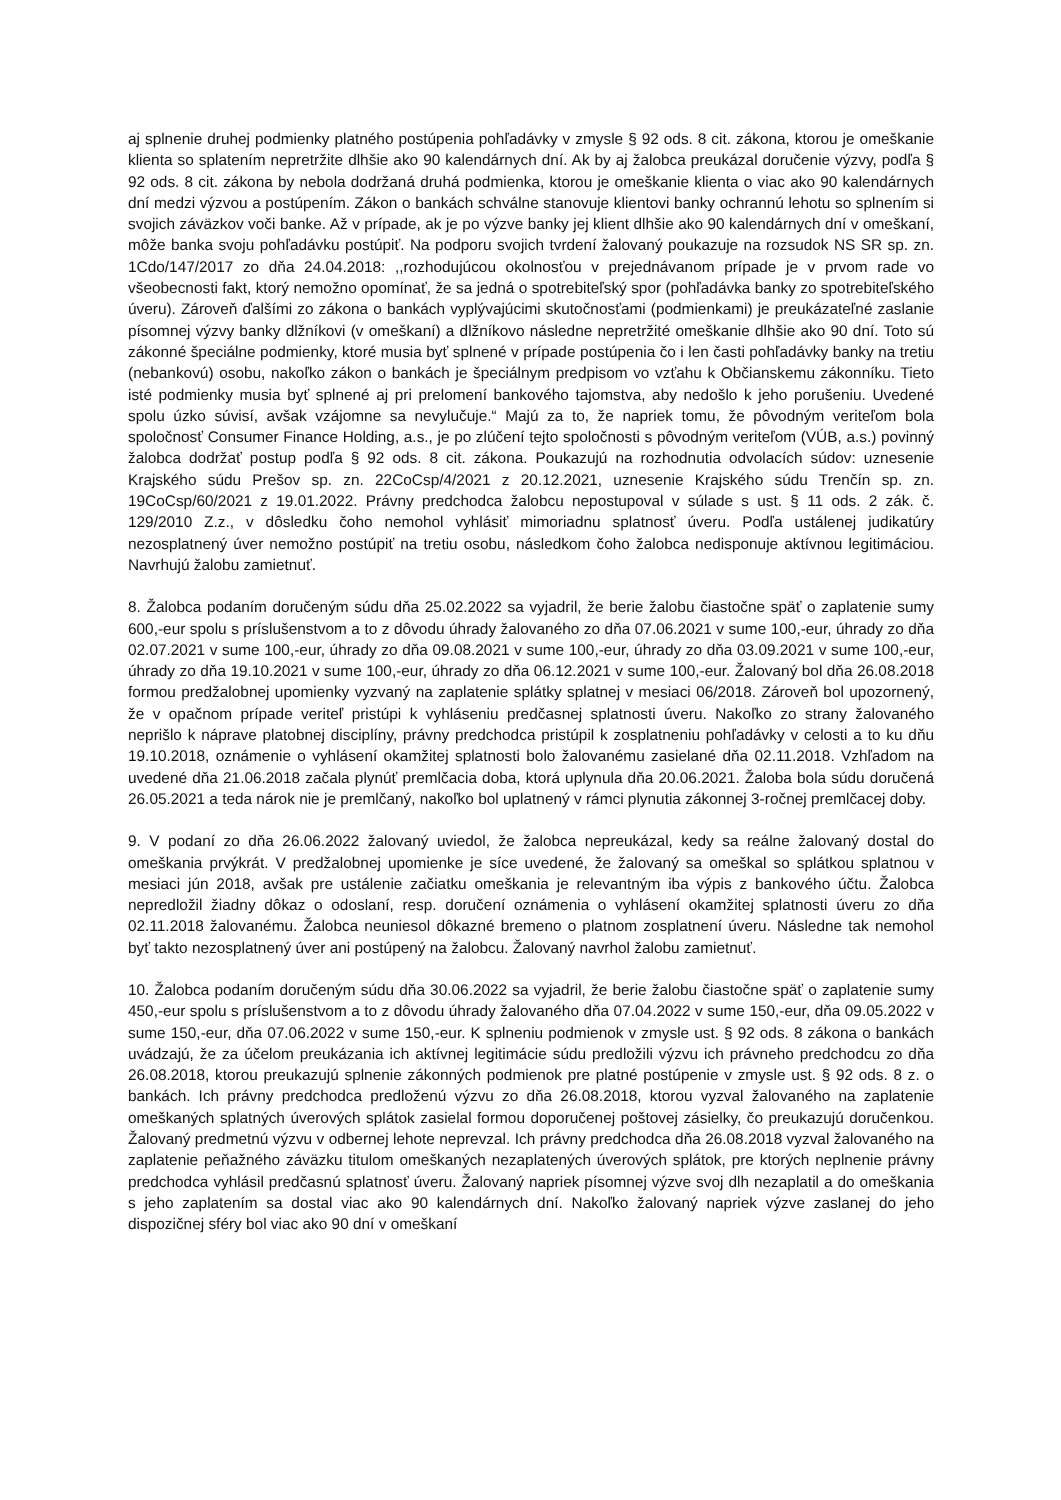aj splnenie druhej podmienky platného postúpenia pohľadávky v zmysle § 92 ods. 8 cit. zákona, ktorou je omeškanie klienta so splatením nepretržite dlhšie ako 90 kalendárnych dní. Ak by aj žalobca preukázal doručenie výzvy, podľa § 92 ods. 8 cit. zákona by nebola dodržaná druhá podmienka, ktorou je omeškanie klienta o viac ako 90 kalendárnych dní medzi výzvou a postúpením. Zákon o bankách schválne stanovuje klientovi banky ochrannú lehotu so splnením si svojich záväzkov voči banke. Až v prípade, ak je po výzve banky jej klient dlhšie ako 90 kalendárnych dní v omeškaní, môže banka svoju pohľadávku postúpiť. Na podporu svojich tvrdení žalovaný poukazuje na rozsudok NS SR sp. zn. 1Cdo/147/2017 zo dňa 24.04.2018: ,,rozhodujúcou okolnosťou v prejednávanom prípade je v prvom rade vo všeobecnosti fakt, ktorý nemožno opomínať, že sa jedná o spotrebiteľský spor (pohľadávka banky zo spotrebiteľského úveru). Zároveň ďalšími zo zákona o bankách vyplývajúcimi skutočnosťami (podmienkami) je preukázateľné zaslanie písomnej výzvy banky dlžníkovi (v omeškaní) a dlžníkovo následne nepretržité omeškanie dlhšie ako 90 dní. Toto sú zákonné špeciálne podmienky, ktoré musia byť splnené v prípade postúpenia čo i len časti pohľadávky banky na tretiu (nebankovú) osobu, nakoľko zákon o bankách je špeciálnym predpisom vo vzťahu k Občianskemu zákonníku. Tieto isté podmienky musia byť splnené aj pri prelomení bankového tajomstva, aby nedošlo k jeho porušeniu. Uvedené spolu úzko súvisí, avšak vzájomne sa nevylučuje.“ Majú za to, že napriek tomu, že pôvodným veriteľom bola spoločnosť Consumer Finance Holding, a.s., je po zlúčení tejto spoločnosti s pôvodným veriteľom (VÚB, a.s.) povinný žalobca dodržať postup podľa § 92 ods. 8 cit. zákona. Poukazujú na rozhodnutia odvolacích súdov: uznesenie Krajského súdu Prešov sp. zn. 22CoCsp/4/2021 z 20.12.2021, uznesenie Krajského súdu Trenčín sp. zn. 19CoCsp/60/2021 z 19.01.2022. Právny predchodca žalobcu nepostupoval v súlade s ust. § 11 ods. 2 zák. č. 129/2010 Z.z., v dôsledku čoho nemohol vyhlásiť mimoriadnu splatnosť úveru. Podľa ustálenej judikatúry nezosplatnený úver nemožno postúpiť na tretiu osobu, následkom čoho žalobca nedisponuje aktívnou legitimáciou. Navrhujú žalobu zamietnuť.
8. Žalobca podaním doručeným súdu dňa 25.02.2022 sa vyjadril, že berie žalobu čiastočne späť o zaplatenie sumy 600,-eur spolu s príslušenstvom a to z dôvodu úhrady žalovaného zo dňa 07.06.2021 v sume 100,-eur, úhrady zo dňa 02.07.2021 v sume 100,-eur, úhrady zo dňa 09.08.2021 v sume 100,-eur, úhrady zo dňa 03.09.2021 v sume 100,-eur, úhrady zo dňa 19.10.2021 v sume 100,-eur, úhrady zo dňa 06.12.2021 v sume 100,-eur. Žalovaný bol dňa 26.08.2018 formou predžalobnej upomienky vyzvaný na zaplatenie splátky splatnej v mesiaci 06/2018. Zároveň bol upozornený, že v opačnom prípade veriteľ pristúpi k vyhláseniu predčasnej splatnosti úveru. Nakoľko zo strany žalovaného neprišlo k náprave platobnej disciplíny, právny predchodca pristúpil k zosplatneniu pohľadávky v celosti a to ku dňu 19.10.2018, oznámenie o vyhlásení okamžitej splatnosti bolo žalovanému zasielané dňa 02.11.2018. Vzhľadom na uvedené dňa 21.06.2018 začala plynúť premlčacia doba, ktorá uplynula dňa 20.06.2021. Žaloba bola súdu doručená 26.05.2021 a teda nárok nie je premlčaný, nakoľko bol uplatnený v rámci plynutia zákonnej 3-ročnej premlčacej doby.
9. V podaní zo dňa 26.06.2022 žalovaný uviedol, že žalobca nepreukázal, kedy sa reálne žalovaný dostal do omeškania prvýkrát. V predžalobnej upomienke je síce uvedené, že žalovaný sa omeškal so splátkou splatnou v mesiaci jún 2018, avšak pre ustálenie začiatku omeškania je relevantným iba výpis z bankového účtu. Žalobca nepredložil žiadny dôkaz o odoslaní, resp. doručení oznámenia o vyhlásení okamžitej splatnosti úveru zo dňa 02.11.2018 žalovanému. Žalobca neuniesol dôkazné bremeno o platnom zosplatnení úveru. Následne tak nemohol byť takto nezosplatnený úver ani postúpený na žalobcu. Žalovaný navrhol žalobu zamietnuť.
10. Žalobca podaním doručeným súdu dňa 30.06.2022 sa vyjadril, že berie žalobu čiastočne späť o zaplatenie sumy 450,-eur spolu s príslušenstvom a to z dôvodu úhrady žalovaného dňa 07.04.2022 v sume 150,-eur, dňa 09.05.2022 v sume 150,-eur, dňa 07.06.2022 v sume 150,-eur. K splneniu podmienok v zmysle ust. § 92 ods. 8 zákona o bankách uvádzajú, že za účelom preukázania ich aktívnej legitimácie súdu predložili výzvu ich právneho predchodcu zo dňa 26.08.2018, ktorou preukazujú splnenie zákonných podmienok pre platné postúpenie v zmysle ust. § 92 ods. 8 z. o bankách. Ich právny predchodca predloženú výzvu zo dňa 26.08.2018, ktorou vyzval žalovaného na zaplatenie omeškaných splatných úverových splátok zasielal formou doporučenej poštovej zásielky, čo preukazujú doručenkou. Žalovaný predmetnú výzvu v odbernej lehote neprevzal. Ich právny predchodca dňa 26.08.2018 vyzval žalovaného na zaplatenie peňažného záväzku titulom omeškaných nezaplatených úverových splátok, pre ktorých neplnenie právny predchodca vyhlásil predčasnú splatnosť úveru. Žalovaný napriek písomnej výzve svoj dlh nezaplatil a do omeškania s jeho zaplatením sa dostal viac ako 90 kalendárnych dní. Nakoľko žalovaný napriek výzve zaslanej do jeho dispozičnej sféry bol viac ako 90 dní v omeškaní